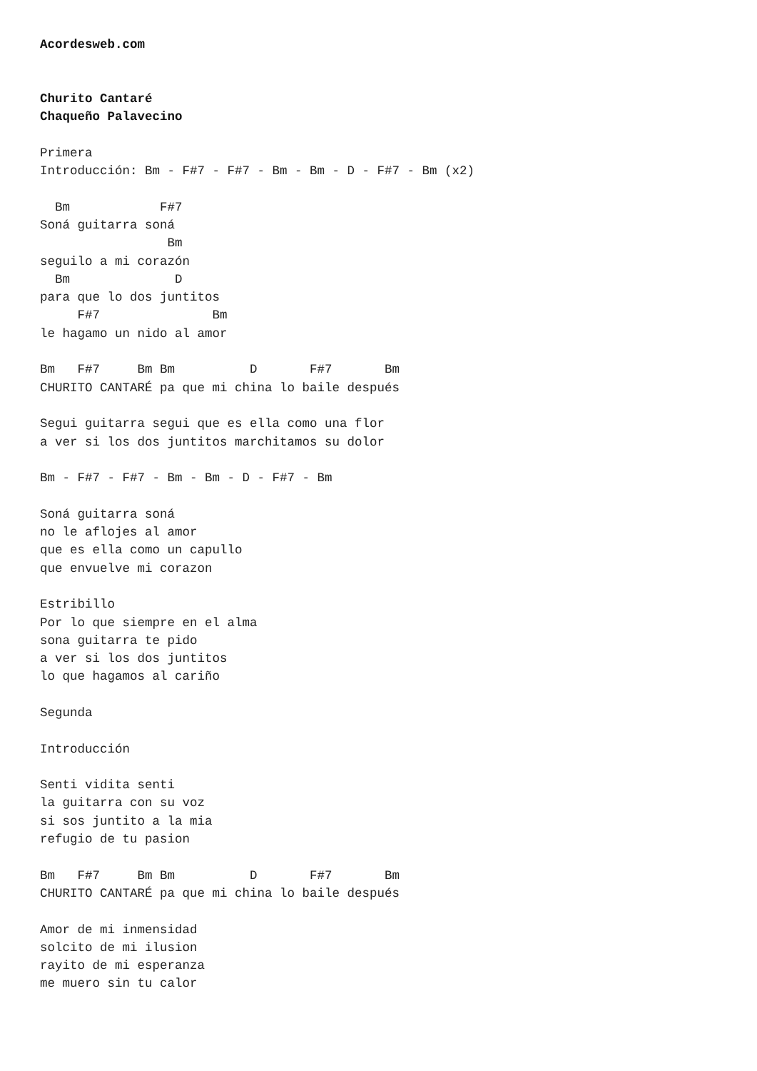Acordesweb.com


Churito Cantaré
Chaqueño Palavecino

Primera
Introducción: Bm - F#7 - F#7 - Bm - Bm - D - F#7 - Bm (x2)

  Bm            F#7
Soná guitarra soná
                 Bm
seguilo a mi corazón
  Bm              D
para que lo dos juntitos
     F#7               Bm
le hagamo un nido al amor

Bm   F#7     Bm Bm          D       F#7       Bm
CHURITO CANTARÉ pa que mi china lo baile después

Segui guitarra segui que es ella como una flor
a ver si los dos juntitos marchitamos su dolor

Bm - F#7 - F#7 - Bm - Bm - D - F#7 - Bm

Soná guitarra soná
no le aflojes al amor
que es ella como un capullo
que envuelve mi corazon

Estribillo
Por lo que siempre en el alma
sona guitarra te pido
a ver si los dos juntitos
lo que hagamos al cariño

Segunda

Introducción

Senti vidita senti
la guitarra con su voz
si sos juntito a la mia
refugio de tu pasion

Bm   F#7     Bm Bm          D       F#7       Bm
CHURITO CANTARÉ pa que mi china lo baile después

Amor de mi inmensidad
solcito de mi ilusion
rayito de mi esperanza
me muero sin tu calor